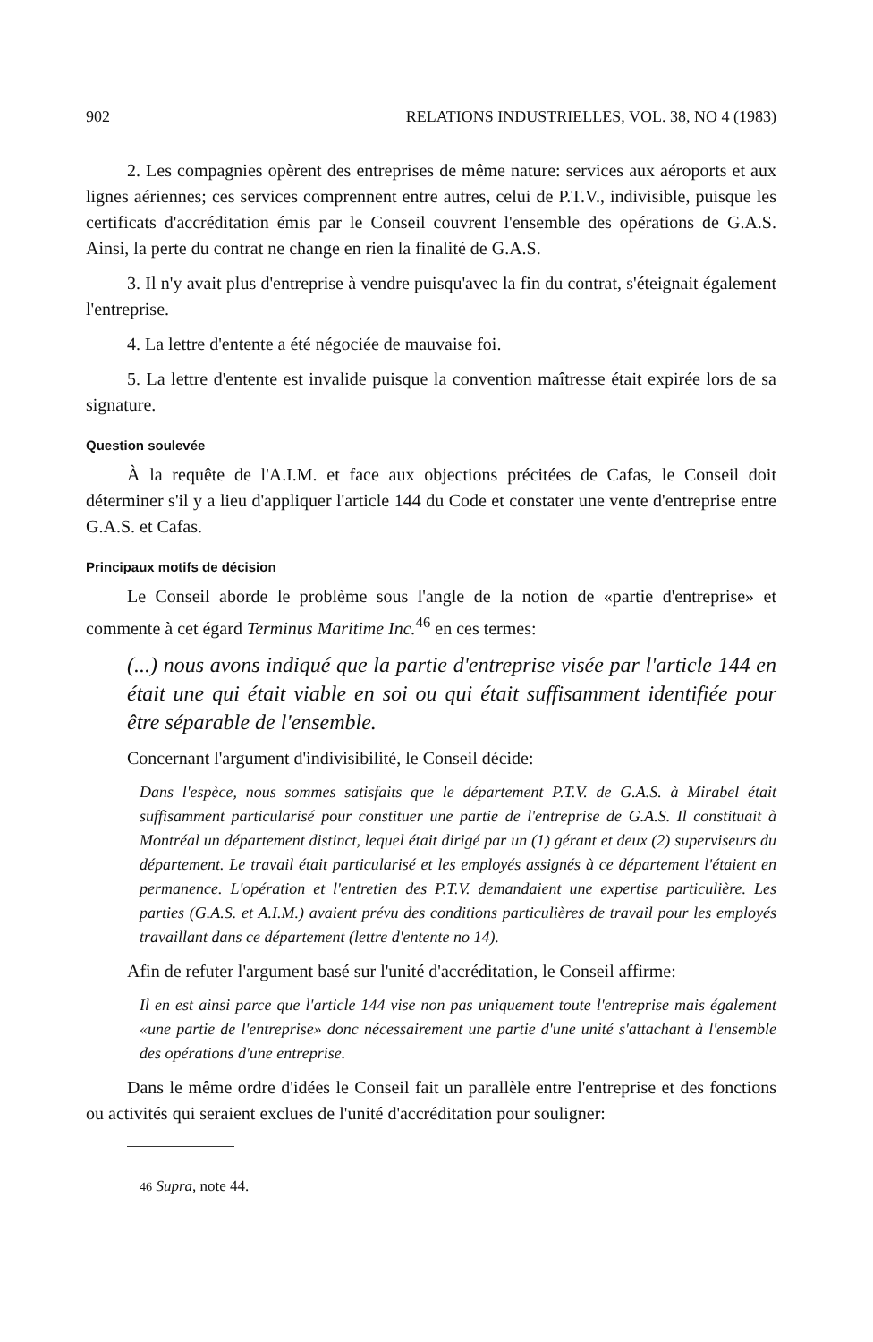902 RELATIONS INDUSTRIELLES, VOL. 38, NO 4 (1983)
2. Les compagnies opèrent des entreprises de même nature: services aux aéroports et aux lignes aériennes; ces services comprennent entre autres, celui de P.T.V., indivisible, puisque les certificats d'accréditation émis par le Conseil couvrent l'ensemble des opérations de G.A.S. Ainsi, la perte du contrat ne change en rien la finalité de G.A.S.
3. Il n'y avait plus d'entreprise à vendre puisqu'avec la fin du contrat, s'éteignait également l'entreprise.
4. La lettre d'entente a été négociée de mauvaise foi.
5. La lettre d'entente est invalide puisque la convention maîtresse était expirée lors de sa signature.
Question soulevée
À la requête de l'A.I.M. et face aux objections précitées de Cafas, le Conseil doit déterminer s'il y a lieu d'appliquer l'article 144 du Code et constater une vente d'entreprise entre G.A.S. et Cafas.
Principaux motifs de décision
Le Conseil aborde le problème sous l'angle de la notion de «partie d'entreprise» et commente à cet égard Terminus Maritime Inc.<sup>46</sup> en ces termes:
(...) nous avons indiqué que la partie d'entreprise visée par l'article 144 en était une qui était viable en soi ou qui était suffisamment identifiée pour être séparable de l'ensemble.
Concernant l'argument d'indivisibilité, le Conseil décide:
Dans l'espèce, nous sommes satisfaits que le département P.T.V. de G.A.S. à Mirabel était suffisamment particularisé pour constituer une partie de l'entreprise de G.A.S. Il constituait à Montréal un département distinct, lequel était dirigé par un (1) gérant et deux (2) superviseurs du département. Le travail était particularisé et les employés assignés à ce département l'étaient en permanence. L'opération et l'entretien des P.T.V. demandaient une expertise particulière. Les parties (G.A.S. et A.I.M.) avaient prévu des conditions particulières de travail pour les employés travaillant dans ce département (lettre d'entente no 14).
Afin de refuter l'argument basé sur l'unité d'accréditation, le Conseil affirme:
Il en est ainsi parce que l'article 144 vise non pas uniquement toute l'entreprise mais également «une partie de l'entreprise» donc nécessairement une partie d'une unité s'attachant à l'ensemble des opérations d'une entreprise.
Dans le même ordre d'idées le Conseil fait un parallèle entre l'entreprise et des fonctions ou activités qui seraient exclues de l'unité d'accréditation pour souligner:
46 Supra, note 44.